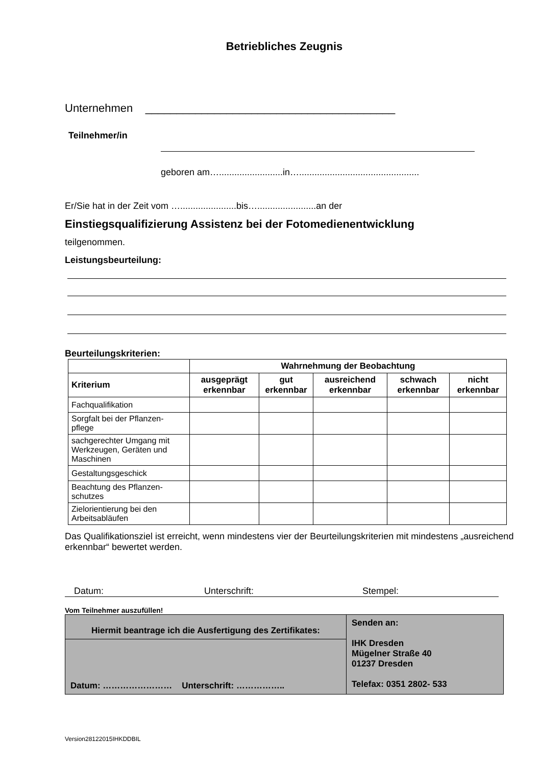Betriebliches Zeugnis
Unternehmen ________________________________________
Teilnehmer/in
geboren am….........................in…...............................................
Er/Sie hat in der Zeit vom …......................bis….......................an der
Einstiegsqualifizierung Assistenz bei der Fotomedienentwicklung
teilgenommen.
Leistungsbeurteilung:
Beurteilungskriterien:
| | Wahrnehmung der Beobachtung | | | | |
| --- | --- | --- | --- | --- | --- |
| Kriterium | ausgeprägt erkennbar | gut erkennbar | ausreichend erkennbar | schwach erkennbar | nicht erkennbar |
| Fachqualifikation | | | | | |
| Sorgfalt bei der Pflanzen- pflege | | | | | |
| sachgerechter Umgang mit Werkzeugen, Geräten und Maschinen | | | | | |
| Gestaltungsgeschick | | | | | |
| Beachtung des Pflanzen- schutzes | | | | | |
| Zielorientierung bei den Arbeitsabläufen | | | | | |
Das Qualifikationsziel ist erreicht, wenn mindestens vier der Beurteilungskriterien mit mindestens „ausreichend erkennbar“ bewertet werden.
Datum: Unterschrift: Stempel:
Vom Teilnehmer auszufüllen!
| Hiermit beantrage ich die Ausfertigung des Zertifikates: | Senden an: IHK Dresden Mügelner Straße 40 01237 Dresden Telefax: 0351 2802- 533 |
| Datum: …………………… Unterschrift: …………….. | |
Version28122015IHKDDBIL